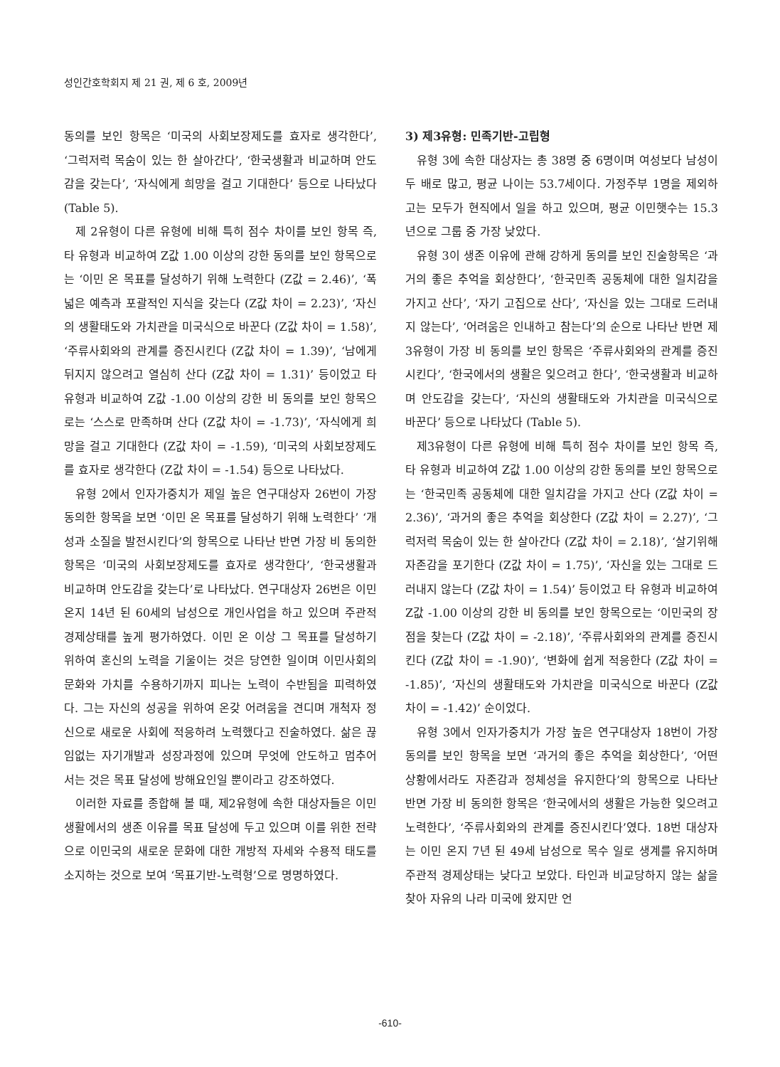성인간호학회지 제 21 권, 제 6 호, 2009년
동의를 보인 항목은 ‘미국의 사회보장제도를 효자로 생각한다’, ‘그럭저럭 목숨이 있는 한 살아간다’, ‘한국생활과 비교하며 안도감을 갖는다’, ‘자식에게 희망을 걸고 기대한다’ 등으로 나타났다 (Table 5).
제 2유형이 다른 유형에 비해 특히 점수 차이를 보인 항목 즉, 타 유형과 비교하여 Z값 1.00 이상의 강한 동의를 보인 항목으로는 ‘이민 온 목표를 달성하기 위해 노력한다 (Z값 = 2.46)’, ‘폭넓은 예측과 포괄적인 지식을 갖는다 (Z값 차이 = 2.23)’, ‘자신의 생활태도와 가치관을 미국식으로 바꾼다 (Z값 차이 = 1.58)’, ‘주류사회와의 관계를 증진시킨다 (Z값 차이 = 1.39)’, ‘남에게 뒤지지 않으려고 열심히 산다 (Z값 차이 = 1.31)’ 등이었고 타 유형과 비교하여 Z값 -1.00 이상의 강한 비 동의를 보인 항목으로는 ‘스스로 만족하며 산다 (Z값 차이 = -1.73)’, ‘자식에게 희망을 걸고 기대한다 (Z값 차이 = -1.59), ‘미국의 사회보장제도를 효자로 생각한다 (Z값 차이 = -1.54) 등으로 나타났다.
유형 2에서 인자가중치가 제일 높은 연구대상자 26번이 가장 동의한 항목을 보면 ‘이민 온 목표를 달성하기 위해 노력한다’ ‘개성과 소질을 발전시킨다’의 항목으로 나타난 반면 가장 비 동의한 항목은 ‘미국의 사회보장제도를 효자로 생각한다’, ‘한국생활과 비교하며 안도감을 갖는다’로 나타났다. 연구대상자 26번은 이민 온지 14년 된 60세의 남성으로 개인사업을 하고 있으며 주관적 경제상태를 높게 평가하였다. 이민 온 이상 그 목표를 달성하기 위하여 혼신의 노력을 기울이는 것은 당연한 일이며 이민사회의 문화와 가치를 수용하기까지 피나는 노력이 수반됨을 피력하였다. 그는 자신의 성공을 위하여 온갖 어려움을 견디며 개척자 정신으로 새로운 사회에 적응하려 노력했다고 진술하였다. 삶은 끊임없는 자기개발과 성장과정에 있으며 무엇에 안도하고 멈추어 서는 것은 목표 달성에 방해요인일 뿐이라고 강조하였다.
이러한 자료를 종합해 볼 때, 제2유형에 속한 대상자들은 이민생활에서의 생존 이유를 목표 달성에 두고 있으며 이를 위한 전략으로 이민국의 새로운 문화에 대한 개방적 자세와 수용적 태도를 소지하는 것으로 보여 ‘목표기반-노력형’으로 명명하였다.
3) 제3유형: 민족기반-고립형
유형 3에 속한 대상자는 총 38명 중 6명이며 여성보다 남성이 두 배로 많고, 평균 나이는 53.7세이다. 가정주부 1명을 제외하고는 모두가 현직에서 일을 하고 있으며, 평균 이민햇수는 15.3년으로 그룹 중 가장 낮았다.
유형 3이 생존 이유에 관해 강하게 동의를 보인 진술항목은 ‘과거의 좋은 추억을 회상한다’, ‘한국민족 공동체에 대한 일치감을 가지고 산다’, ‘자기 고집으로 산다’, ‘자신을 있는 그대로 드러내지 않는다’, ‘어려움은 인내하고 참는다’의 순으로 나타난 반면 제3유형이 가장 비 동의를 보인 항목은 ‘주류사회와의 관계를 증진시킨다’, ‘한국에서의 생활은 잊으려고 한다’, ‘한국생활과 비교하며 안도감을 갖는다’, ‘자신의 생활태도와 가치관을 미국식으로 바꾼다’ 등으로 나타났다 (Table 5).
제3유형이 다른 유형에 비해 특히 점수 차이를 보인 항목 즉, 타 유형과 비교하여 Z값 1.00 이상의 강한 동의를 보인 항목으로는 ‘한국민족 공동체에 대한 일치감을 가지고 산다 (Z값 차이 = 2.36)’, ‘과거의 좋은 추억을 회상한다 (Z값 차이 = 2.27)’, ‘그럭저럭 목숨이 있는 한 살아간다 (Z값 차이 = 2.18)’, ‘살기위해 자존감을 포기한다 (Z값 차이 = 1.75)’, ‘자신을 있는 그대로 드러내지 않는다 (Z값 차이 = 1.54)’ 등이었고 타 유형과 비교하여 Z값 -1.00 이상의 강한 비 동의를 보인 항목으로는 ‘이민국의 장점을 찾는다 (Z값 차이 = -2.18)’, ‘주류사회와의 관계를 증진시킨다 (Z값 차이 = -1.90)’, ‘변화에 쉽게 적응한다 (Z값 차이 = -1.85)’, ‘자신의 생활태도와 가치관을 미국식으로 바꾼다 (Z값 차이 = -1.42)’ 순이었다.
유형 3에서 인자가중치가 가장 높은 연구대상자 18번이 가장 동의를 보인 항목을 보면 ‘과거의 좋은 추억을 회상한다’, ‘어떤 상황에서라도 자존감과 정체성을 유지한다’의 항목으로 나타난 반면 가장 비 동의한 항목은 ‘한국에서의 생활은 가능한 잊으려고 노력한다’, ‘주류사회와의 관계를 증진시킨다’였다. 18번 대상자는 이민 온지 7년 된 49세 남성으로 목수 일로 생계를 유지하며 주관적 경제상태는 낮다고 보았다. 타인과 비교당하지 않는 삶을 찾아 자유의 나라 미국에 왔지만 언
-610-